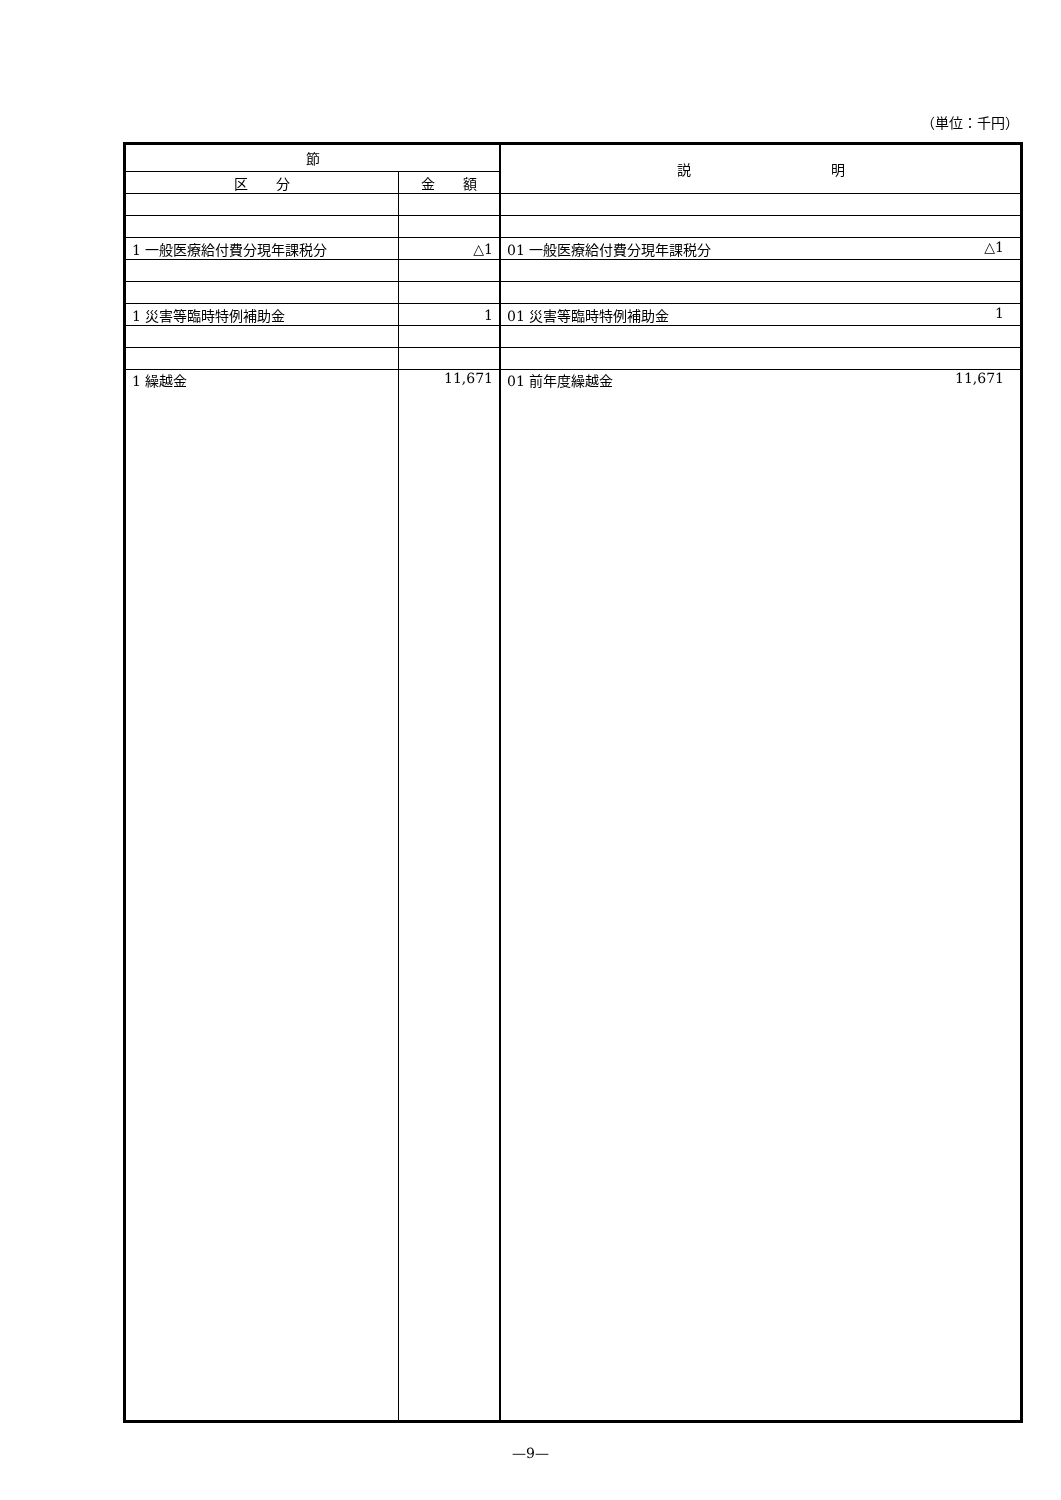（単位：千円）
| 節 | | 説 明 |
| --- | --- | --- |
| 区 分 | 金 額 | |
| 1 一般医療給付費分現年課税分 | △1 | 01 一般医療給付費分現年課税分 △1 |
| 1 災害等臨時特例補助金 | 1 | 01 災害等臨時特例補助金 1 |
| 1 繰越金 | 11,671 | 01 前年度繰越金 11,671 |
—9—